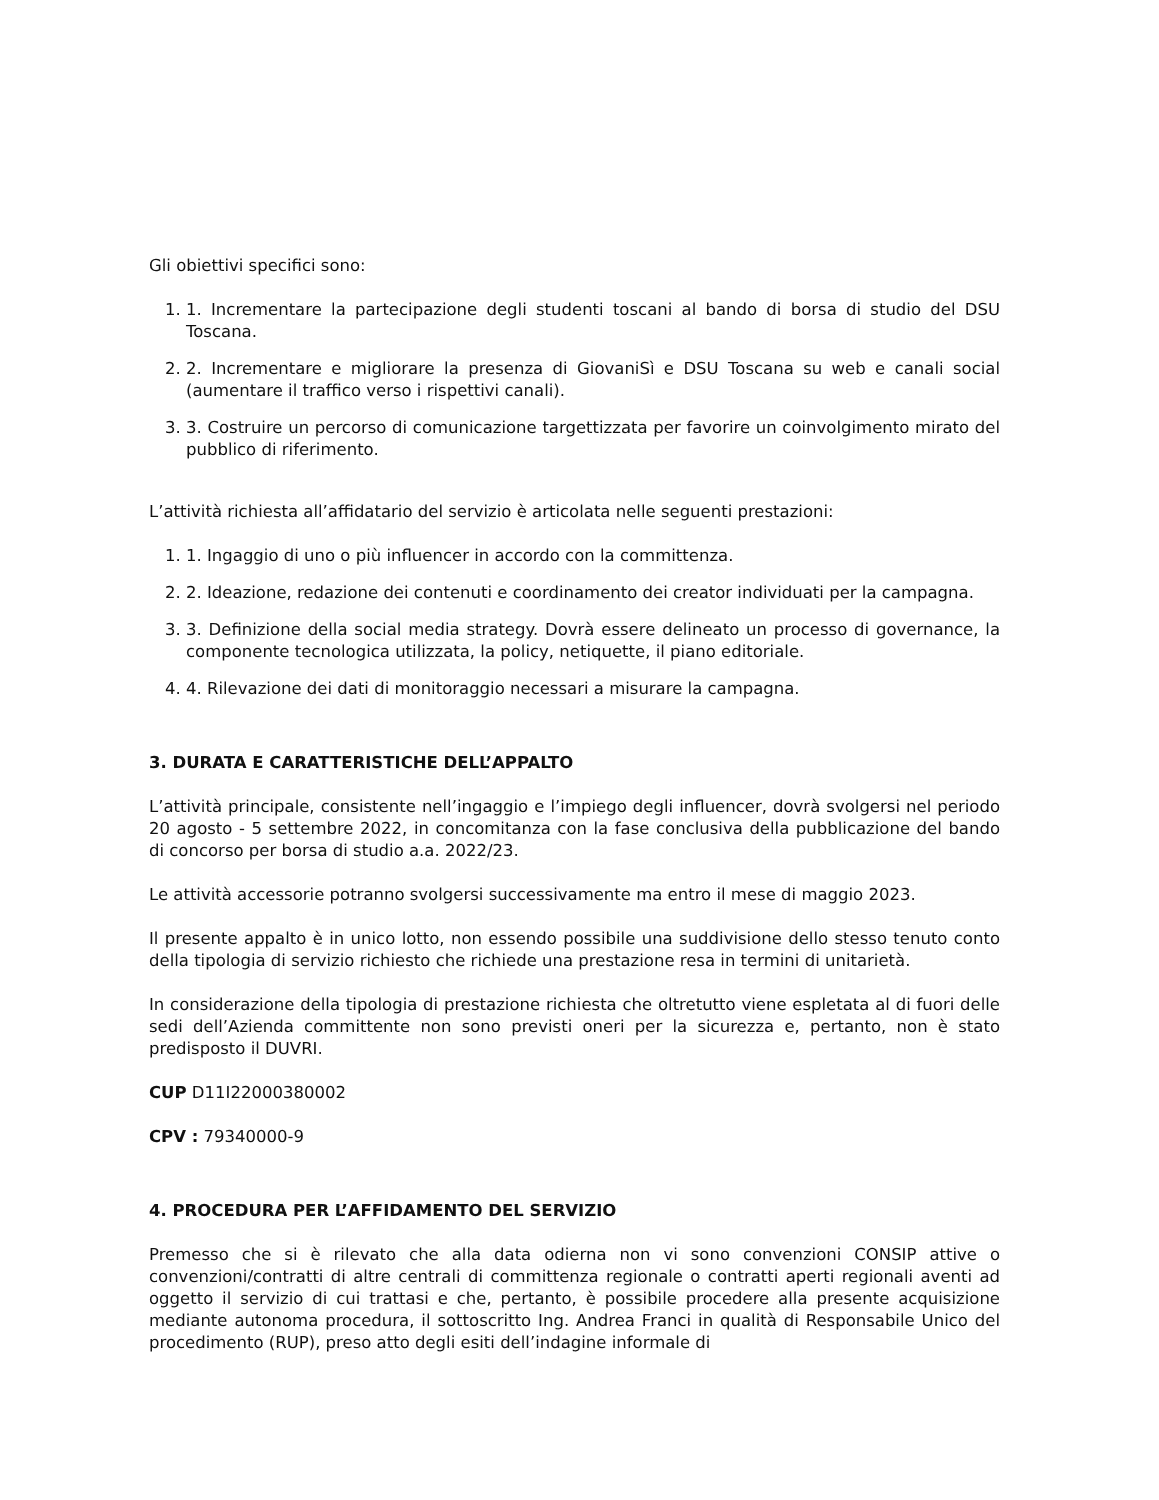Gli obiettivi specifici sono:
1. 1. Incrementare la partecipazione degli studenti toscani al bando di borsa di studio del DSU Toscana.
2. 2. Incrementare e migliorare la presenza di GiovaniSì e DSU Toscana su web e canali social (aumentare il traffico verso i rispettivi canali).
3. 3. Costruire un percorso di comunicazione targettizzata per favorire un coinvolgimento mirato del pubblico di riferimento.
L’attività richiesta all’affidatario del servizio è articolata nelle seguenti prestazioni:
1. 1. Ingaggio di uno o più influencer in accordo con la committenza.
2. 2. Ideazione, redazione dei contenuti e coordinamento dei creator individuati per la campagna.
3. 3. Definizione della social media strategy. Dovrà essere delineato un processo di governance, la componente tecnologica utilizzata, la policy, netiquette, il piano editoriale.
4. 4. Rilevazione dei dati di monitoraggio necessari a misurare la campagna.
3. DURATA E CARATTERISTICHE DELL’APPALTO
L’attività principale, consistente nell’ingaggio e l’impiego degli influencer, dovrà svolgersi nel periodo 20 agosto - 5 settembre 2022, in concomitanza con la fase conclusiva della pubblicazione del bando di concorso per borsa di studio a.a. 2022/23.
Le attività accessorie potranno svolgersi successivamente ma entro il mese di maggio 2023.
Il presente appalto è in unico lotto, non essendo possibile una suddivisione dello stesso tenuto conto della tipologia di servizio richiesto che richiede una prestazione resa in termini di unitarietà.
In considerazione della tipologia di prestazione richiesta che oltretutto viene espletata al di fuori delle sedi dell’Azienda committente non sono previsti oneri per la sicurezza e, pertanto, non è stato predisposto il DUVRI.
CUP D11I22000380002
CPV : 79340000-9
4. PROCEDURA PER L’AFFIDAMENTO DEL SERVIZIO
Premesso che si è rilevato che alla data odierna non vi sono convenzioni CONSIP attive o convenzioni/contratti di altre centrali di committenza regionale o contratti aperti regionali aventi ad oggetto il servizio di cui trattasi e che, pertanto, è possibile procedere alla presente acquisizione mediante autonoma procedura, il sottoscritto Ing. Andrea Franci in qualità di Responsabile Unico del procedimento (RUP), preso atto degli esiti dell’indagine informale di